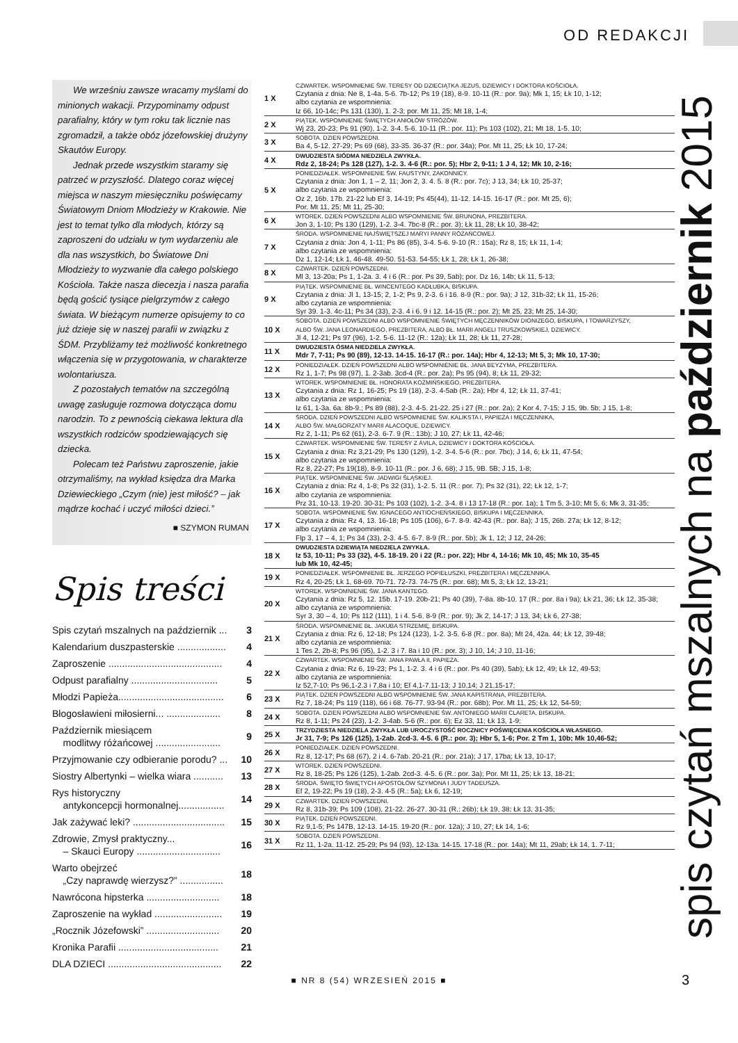OD REDAKCJI
We wrześniu zawsze wracamy myślami do minionych wakacji. Przypominamy odpust parafialny, który w tym roku tak licznie nas zgromadził, a także obóz józefowskiej drużyny Skautów Europy.
Jednak przede wszystkim staramy się patrzeć w przyszłość. Dlatego coraz więcej miejsca w naszym miesięczniku poświęcamy Światowym Dniom Młodzieży w Krakowie. Nie jest to temat tylko dla młodych, którzy są zaproszeni do udziału w tym wydarzeniu ale dla nas wszystkich, bo Światowe Dni Młodzieży to wyzwanie dla całego polskiego Kościoła. Także nasza diecezja i nasza parafia będą gościć tysiące pielgrzymów z całego świata. W bieżącym numerze opisujemy to co już dzieje się w naszej parafii w związku z ŚDM. Przybliżamy też możliwość konkretnego włączenia się w przygotowania, w charakterze wolontariusza.
Z pozostałych tematów na szczególną uwagę zasługuje rozmowa dotycząca domu narodzin. To z pewnością ciekawa lektura dla wszystkich rodziców spodziewających się dziecka.
Polecam też Państwu zaproszenie, jakie otrzymaliśmy, na wykład księdza dra Marka Dziewieckiego „Czym (nie) jest miłość? – jak mądrze kochać i uczyć miłości dzieci.”
■ SZYMON RUMAN
Spis treści
| Spis czytań mszalnych na październik ... | 3 |
| Kalendarium duszpasterskie .................. | 4 |
| Zaproszenie .......................................... | 4 |
| Odpust parafialny ................................ | 5 |
| Młodzi Papieża....................................... | 6 |
| Błogosławieni miłosierni... .................... | 8 |
| Październik miesiącem modlitwy różańcowej ........................ | 9 |
| Przyjmowanie czy odbieranie porodu? ... | 10 |
| Siostry Albertynki – wielka wiara ........... | 13 |
| Rys historyczny antykoncepcji hormonalnej................. | 14 |
| Jak zażywać leki? .................................. | 15 |
| Zdrowie, Zmysł praktyczny... – Skauci Europy ............................... | 16 |
| Warto obejrzeć „Czy naprawdę wierzysz?” ................ | 18 |
| Nawrócona hipsterka ........................... | 18 |
| Zaproszenie na wykład ......................... | 19 |
| „Rocznik Józefowski” ........................... | 20 |
| Kronika Parafii ..................................... | 21 |
| DLA DZIECI .......................................... | 22 |
| 1 X | CZWARTEK. WSPOMNIENIE ŚW. TERESY OD DZIECIĄTKA JEZUS, DZIEWICY I DOKTORA KOŚCIOŁA. Czytania z dnia: Ne 8, 1-4a. 5-6. 7b-12; Ps 19 (18), 8-9. 10-11 (R.: por. 9a); Mk 1, 15; Łk 10, 1-12; albo czytania ze wspomnienia: Iz 66, 10-14c; Ps 131 (130), 1. 2-3; por. Mt 11, 25; Mt 18, 1-4; |
| 2 X | PIĄTEK. WSPOMNIENIE ŚWIĘTYCH ANIOŁÓW STRÓŻÓW. Wj 23, 20-23; Ps 91 (90), 1-2. 3-4. 5-6. 10-11 (R.: por. 11); Ps 103 (102), 21; Mt 18, 1-5. 10; |
| 3 X | SOBOTA. DZIEŃ POWSZEDNI. Ba 4, 5-12. 27-29; Ps 69 (68), 33-35. 36-37 (R.: por. 34a); Por. Mt 11, 25; Łk 10, 17-24; |
| 4 X | DWUDZIESTA SIÓDMA NIEDZIELA ZWYKŁA. Rdz 2, 18-24; Ps 128 (127), 1-2. 3. 4-6 (R.: por. 5); Hbr 2, 9-11; 1 J 4, 12; Mk 10, 2-16; |
| 5 X | PONIEDZIAŁEK. WSPOMNIENIE ŚW. FAUSTYNY, ZAKONNICY. Czytania z dnia: Jon 1, 1 – 2, 11; Jon 2, 3. 4. 5. 8 (R.: por. 7c); J 13, 34; Łk 10, 25-37; albo czytania ze wspomnienia: Oz 2, 16b. 17b. 21-22 lub Ef 3, 14-19; Ps 45(44), 11-12. 14-15. 16-17 (R.: por. Mt 25, 6); Por. Mt 11, 25; Mt 11, 25-30; |
| 6 X | WTOREK. DZIEŃ POWSZEDNI ALBO WSPOMNIENIE ŚW. BRUNONA, PREZBITERA. Jon 3, 1-10; Ps 130 (129), 1-2. 3-4. 7bc-8 (R.: por. 3); Łk 11, 28; Łk 10, 38-42; |
| 7 X | ŚRODA. WSPOMNIENIE NAJŚWIĘTSZEJ MARYI PANNY RÓŻAŃCOWEJ. Czytania z dnia: Jon 4, 1-11; Ps 86 (85), 3-4. 5-6. 9-10 (R.: 15a); Rz 8, 15; Łk 11, 1-4; albo czytania ze wspomnienia: Dz 1, 12-14; Łk 1, 46-48. 49-50. 51-53. 54-55; Łk 1, 28; Łk 1, 26-38; |
| 8 X | CZWARTEK. DZIEŃ POWSZEDNI. Ml 3, 13-20a; Ps 1, 1-2a. 3. 4 i 6 (R.: por. Ps 39, 5ab); por. Dz 16, 14b; Łk 11, 5-13; |
| 9 X | PIĄTEK. WSPOMNIENIE BŁ. WINCENTEGO KADŁUBKA, BISKUPA. Czytania z dnia: Jl 1, 13-15; 2, 1-2; Ps 9, 2-3. 6 i 16. 8-9 (R.: por. 9a); J 12, 31b-32; Łk 11, 15-26; albo czytania ze wspomnienia: Syr 39. 1-3. 4c-11; Ps 34 (33), 2-3. 4 i 6. 9 i 12. 14-15 (R.: por. 2); Mt 25, 23; Mt 25, 14-30; |
| 10 X | SOBOTA. DZIEŃ POWSZEDNI ALBO WSPOMNIENIE ŚWIĘTYCH MĘCZENNIKÓW DIONIZEGO, BISKUPA, I TOWARZYSZY, ALBO ŚW. JANA LEONARDIEGO, PREZBITERA, ALBO BŁ. MARII ANGELI TRUSZKOWSKIEJ, DZIEWICY. Jl 4, 12-21; Ps 97 (96), 1-2. 5-6. 11-12 (R.: 12a); Łk 11, 28; Łk 11, 27-28; |
| 11 X | DWUDZIESTA ÓSMA NIEDZIELA ZWYKŁA. Mdr 7, 7-11; Ps 90 (89), 12-13. 14-15. 16-17 (R.: por. 14a); Hbr 4, 12-13; Mt 5, 3; Mk 10, 17-30; |
| 12 X | PONIEDZIAŁEK. DZIEŃ POWSZEDNI ALBO WSPOMNIENIE BŁ. JANA BEYZYMA, PREZBITERA. Rz 1, 1-7; Ps 98 (97), 1. 2-3ab. 3cd-4 (R.: por. 2a); Ps 95 (94), 8; Łk 11, 29-32; |
| 13 X | WTOREK. WSPOMNIENIE BŁ. HONORATA KOŹMIŃSKIEGO, PREZBITERA. Czytania z dnia: Rz 1, 16-25; Ps 19 (18), 2-3. 4-5ab (R.: 2a); Hbr 4, 12; Łk 11, 37-41; albo czytania ze wspomnienia: Iz 61, 1-3a. 6a. 8b-9.; Ps 89 (88), 2-3. 4-5. 21-22. 25 i 27 (R.: por. 2a); 2 Kor 4, 7-15; J 15, 9b. 5b; J 15, 1-8; |
| 14 X | ŚRODA. DZIEŃ POWSZEDNI ALBO WSPOMNIENIE ŚW. KALIKSTA I, PAPIEŻA I MĘCZENNIKA, ALBO ŚW. MAŁGORZATY MARII ALACOQUE, DZIEWICY. Rz 2, 1-11; Ps 62 (61), 2-3. 6-7. 9 (R.: 13b); J 10, 27; Łk 11, 42-46; |
| 15 X | CZWARTEK. WSPOMNIENIE ŚW. TERESY Z ÁVILA, DZIEWICY I DOKTORA KOŚCIOŁA. Czytania z dnia: Rz 3,21-29; Ps 130 (129), 1-2. 3-4. 5-6 (R.: por. 7bc); J 14, 6; Łk 11, 47-54; albo czytania ze wspomnienia: Rz 8, 22-27; Ps 19(18), 8-9. 10-11 (R.: por. J 6, 68); J 15, 9B. 5B; J 15, 1-8; |
| 16 X | PIĄTEK. WSPOMNIENIE ŚW. JADWIGI ŚLĄSKIEJ. Czytania z dnia: Rz 4, 1-8; Ps 32 (31), 1-2. 5. 11 (R.: por. 7); Ps 32 (31), 22; Łk 12, 1-7; albo czytania ze wspomnienia: Prz 31, 10-13. 19-20. 30-31; Ps 103 (102), 1-2. 3-4. 8 i 13 17-18 (R.: por. 1a); 1 Tm 5, 3-10; Mt 5, 6; Mk 3, 31-35; |
| 17 X | SOBOTA. WSPOMNIENIE ŚW. IGNACEGO ANTIOCHEŃSKIEGO, BISKUPA I MĘCZENNIKA. Czytania z dnia: Rz 4, 13. 16-18; Ps 105 (106), 6-7. 8-9. 42-43 (R.: por. 8a); J 15, 26b. 27a; Łk 12, 8-12; albo czytania ze wspomnienia: Flp 3, 17 – 4, 1; Ps 34 (33), 2-3. 4-5. 6-7. 8-9 (R.: por. 5b); Jk 1, 12; J 12, 24-26; |
| 18 X | DWUDZIESTA DZIEWIĄTA NIEDZIELA ZWYKŁA. Iz 53, 10-11; Ps 33 (32), 4-5. 18-19. 20 i 22 (R.: por. 22); Hbr 4, 14-16; Mk 10, 45; Mk 10, 35-45 lub Mk 10, 42-45; |
| 19 X | PONIEDZIAŁEK. WSPOMNIENIE BŁ. JERZEGO POPIEŁUSZKI, PREZBITERA I MĘCZENNIKA. Rz 4, 20-25; Łk 1, 68-69. 70-71. 72-73. 74-75 (R.: por. 68); Mt 5, 3; Łk 12, 13-21; |
| 20 X | WTOREK. WSPOMNIENIE ŚW. JANA KANTEGO. Czytania z dnia: Rz 5, 12. 15b. 17-19. 20b-21; Ps 40 (39), 7-8a. 8b-10. 17 (R.: por. 8a i 9a); Łk 21, 36; Łk 12, 35-38; albo czytania ze wspomnienia: Syr 3, 30 – 4, 10; Ps 112 (111), 1 i 4. 5-6. 8-9 (R.: por. 9); Jk 2, 14-17; J 13, 34; Łk 6, 27-38; |
| 21 X | ŚRODA. WSPOMNIENIE BŁ. JAKUBA STRZEMIĘ, BISKUPA. Czytania z dnia: Rz 6, 12-18; Ps 124 (123), 1-2. 3-5. 6-8 (R.: por. 8a); Mt 24, 42a. 44; Łk 12, 39-48; albo czytania ze wspomnienia: 1 Tes 2, 2b-8; Ps 96 (95), 1-2. 3 i 7. 8a i 10 (R.: por. 3); J 10, 14; J 10, 11-16; |
| 22 X | CZWARTEK. WSPOMNIENIE ŚW. JANA PAWŁA II, PAPIEŻA. Czytania z dnia: Rz 6, 19-23; Ps 1, 1-2. 3. 4 i 6 (R.: por. Ps 40 (39), 5ab); Łk 12, 49; Łk 12, 49-53; albo czytania ze wspomnienia: Iz 52,7-10; Ps 96,1-2.3 i 7,8a i 10; Ef 4,1-7.11-13; J 10,14; J 21,15-17; |
| 23 X | PIĄTEK. DZIEŃ POWSZEDNI ALBO WSPOMNIENIE ŚW. JANA KAPISTRANA, PREZBITERA. Rz 7, 18-24; Ps 119 (118), 66 i 68. 76-77. 93-94 (R.: por. 68b); Por. Mt 11, 25; Łk 12, 54-59; |
| 24 X | SOBOTA. DZIEŃ POWSZEDNI ALBO WSPOMNIENIE ŚW. ANTONIEGO MARII CLARETA, BISKUPA. Rz 8, 1-11; Ps 24 (23), 1-2. 3-4ab. 5-6 (R.: por. 6); Ez 33, 11; Łk 13, 1-9; |
| 25 X | TRZYDZIESTA NIEDZIELA ZWYKŁA LUB UROCZYSTOŚĆ ROCZNICY POŚWIĘCENIA KOŚCIOŁA WŁASNEGO. Jr 31, 7-9; Ps 126 (125), 1-2ab. 2cd-3. 4-5. 6 (R.: por. 3); Hbr 5, 1-6; Por. 2 Tm 1, 10b; Mk 10,46-52; |
| 26 X | PONIEDZIAŁEK. DZIEŃ POWSZEDNI. Rz 8, 12-17; Ps 68 (67), 2 i 4. 6-7ab. 20-21 (R.: por. 21a); J 17, 17ba; Łk 13, 10-17; |
| 27 X | WTOREK. DZIEŃ POWSZEDNI. Rz 8, 18-25; Ps 126 (125), 1-2ab. 2cd-3. 4-5. 6 (R.: por. 3a); Por. Mt 11, 25; Łk 13, 18-21; |
| 28 X | ŚRODA. ŚWIĘTO ŚWIĘTYCH APOSTOŁÓW SZYMONA I JUDY TADEUSZA. Ef 2, 19-22; Ps 19 (18), 2-3. 4-5 (R.: 5a); Łk 6, 12-19; |
| 29 X | CZWARTEK. DZIEŃ POWSZEDNI. Rz 8, 31b-39; Ps 109 (108), 21-22. 26-27. 30-31 (R.: 26b); Łk 19, 38; Łk 13, 31-35; |
| 30 X | PIĄTEK. DZIEŃ POWSZEDNI. Rz 9,1-5; Ps 147B, 12-13. 14-15. 19-20 (R.: por. 12a); J 10, 27; Łk 14, 1-6; |
| 31 X | SOBOTA. DZIEŃ POWSZEDNI. Rz 11, 1-2a. 11-12. 25-29; Ps 94 (93), 12-13a. 14-15. 17-18 (R.: por. 14a); Mt 11, 29ab; Łk 14, 1. 7-11; |
spis czytań mszalnych na październik 2015
■ NR 8 (54) WRZESIEŃ 2015 ■ 3